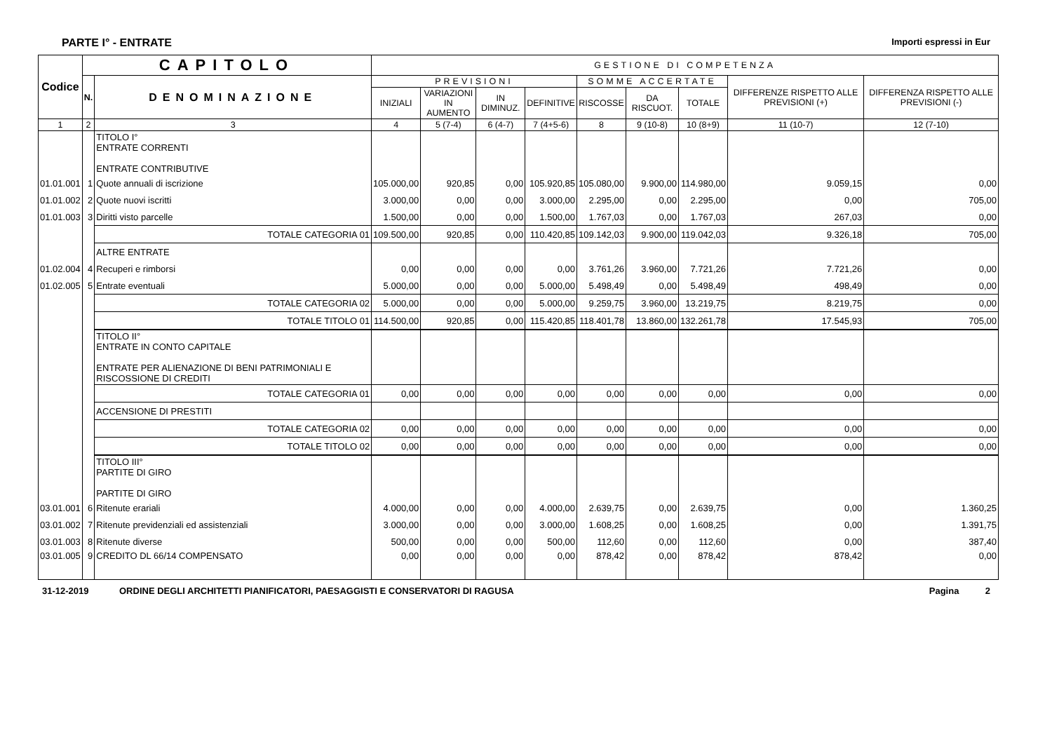PARTE I° - ENTRATE Importi espressi in Eur
| Codice | CAPITOLO | | GESTIONE DI COMPETENZA | | | | | | | | |
| --- | --- | --- | --- | --- | --- | --- | --- | --- | --- | --- | --- |
| | N. | DENOMINAZIONE | PREVISIONI | | | | SOMME ACCERTATE | | | DIFFERENZE RISPETTO ALLE PREVISIONI (+) | DIFFERENZA RISPETTO ALLE PREVISIONI (-) |
| | | | INIZIALI | VARIAZIONI IN AUMENTO | IN DIMINUZ. | DEFINITIVE | RISCOSSE | DA RISCUOT. | TOTALE | | |
| 1 | 2 | 3 | 4 | 5 (7-4) | 6 (4-7) | 7 (4+5-6) | 8 | 9 (10-8) | 10 (8+9) | 11 (10-7) | 12 (7-10) |
| | | TITOLO I° ENTRATE CORRENTI ENTRATE CONTRIBUTIVE | | | | | | | | | |
| 01.01.001 | 1 | Quote annuali di iscrizione | 105.000,00 | 920,85 | 0,00 | 105.920,85 | 105.080,00 | 9.900,00 | 114.980,00 | 9.059,15 | 0,00 |
| 01.01.002 | 2 | Quote nuovi iscritti | 3.000,00 | 0,00 | 0,00 | 3.000,00 | 2.295,00 | 0,00 | 2.295,00 | 0,00 | 705,00 |
| 01.01.003 | 3 | Diritti visto parcelle | 1.500,00 | 0,00 | 0,00 | 1.500,00 | 1.767,03 | 0,00 | 1.767,03 | 267,03 | 0,00 |
| | | TOTALE CATEGORIA 01 | 109.500,00 | 920,85 | 0,00 | 110.420,85 | 109.142,03 | 9.900,00 | 119.042,03 | 9.326,18 | 705,00 |
| | | ALTRE ENTRATE | | | | | | | | | |
| 01.02.004 | 4 | Recuperi e rimborsi | 0,00 | 0,00 | 0,00 | 0,00 | 3.761,26 | 3.960,00 | 7.721,26 | 7.721,26 | 0,00 |
| 01.02.005 | 5 | Entrate eventuali | 5.000,00 | 0,00 | 0,00 | 5.000,00 | 5.498,49 | 0,00 | 5.498,49 | 498,49 | 0,00 |
| | | TOTALE CATEGORIA 02 | 5.000,00 | 0,00 | 0,00 | 5.000,00 | 9.259,75 | 3.960,00 | 13.219,75 | 8.219,75 | 0,00 |
| | | TOTALE TITOLO 01 | 114.500,00 | 920,85 | 0,00 | 115.420,85 | 118.401,78 | 13.860,00 | 132.261,78 | 17.545,93 | 705,00 |
| | | TITOLO II° ENTRATE IN CONTO CAPITALE ENTRATE PER ALIENAZIONE DI BENI PATRIMONIALI E RISCOSSIONE DI CREDITI | | | | | | | | | |
| | | TOTALE CATEGORIA 01 | 0,00 | 0,00 | 0,00 | 0,00 | 0,00 | 0,00 | 0,00 | 0,00 | 0,00 |
| | | ACCENSIONE DI PRESTITI | | | | | | | | | |
| | | TOTALE CATEGORIA 02 | 0,00 | 0,00 | 0,00 | 0,00 | 0,00 | 0,00 | 0,00 | 0,00 | 0,00 |
| | | TOTALE TITOLO 02 | 0,00 | 0,00 | 0,00 | 0,00 | 0,00 | 0,00 | 0,00 | 0,00 | 0,00 |
| | | TITOLO III° PARTITE DI GIRO PARTITE DI GIRO | | | | | | | | | |
| 03.01.001 | 6 | Ritenute erariali | 4.000,00 | 0,00 | 0,00 | 4.000,00 | 2.639,75 | 0,00 | 2.639,75 | 0,00 | 1.360,25 |
| 03.01.002 | 7 | Ritenute previdenziali ed assistenziali | 3.000,00 | 0,00 | 0,00 | 3.000,00 | 1.608,25 | 0,00 | 1.608,25 | 0,00 | 1.391,75 |
| 03.01.003 | 8 | Ritenute diverse | 500,00 | 0,00 | 0,00 | 500,00 | 112,60 | 0,00 | 112,60 | 0,00 | 387,40 |
| 03.01.005 | 9 | CREDITO DL 66/14 COMPENSATO | 0,00 | 0,00 | 0,00 | 0,00 | 878,42 | 0,00 | 878,42 | 878,42 | 0,00 |
31-12-2019 ORDINE DEGLI ARCHITETTI PIANIFICATORI, PAESAGGISTI E CONSERVATORI DI RAGUSA Pagina 2